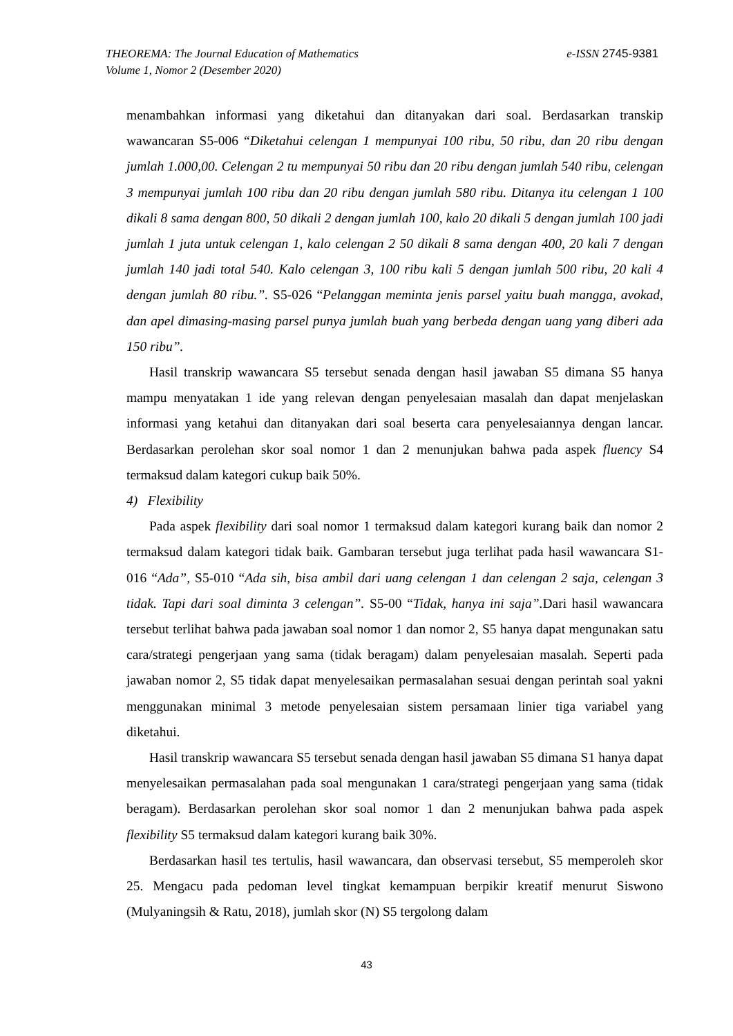e-ISSN 2745-9381 THEOREMA: The Journal Education of Mathematics
Volume 1, Nomor 2 (Desember 2020)
menambahkan informasi yang diketahui dan ditanyakan dari soal. Berdasarkan transkip wawancaran S5-006 “Diketahui celengan 1 mempunyai 100 ribu, 50 ribu, dan 20 ribu dengan jumlah 1.000,00. Celengan 2 tu mempunyai 50 ribu dan 20 ribu dengan jumlah 540 ribu, celengan 3 mempunyai jumlah 100 ribu dan 20 ribu dengan jumlah 580 ribu. Ditanya itu celengan 1 100 dikali 8 sama dengan 800, 50 dikali 2 dengan jumlah 100, kalo 20 dikali 5 dengan jumlah 100 jadi jumlah 1 juta untuk celengan 1, kalo celengan 2 50 dikali 8 sama dengan 400, 20 kali 7 dengan jumlah 140 jadi total 540. Kalo celengan 3, 100 ribu kali 5 dengan jumlah 500 ribu, 20 kali 4 dengan jumlah 80 ribu.”. S5-026 “Pelanggan meminta jenis parsel yaitu buah mangga, avokad, dan apel dimasing-masing parsel punya jumlah buah yang berbeda dengan uang yang diberi ada 150 ribu”.
Hasil transkrip wawancara S5 tersebut senada dengan hasil jawaban S5 dimana S5 hanya mampu menyatakan 1 ide yang relevan dengan penyelesaian masalah dan dapat menjelaskan informasi yang ketahui dan ditanyakan dari soal beserta cara penyelesaiannya dengan lancar. Berdasarkan perolehan skor soal nomor 1 dan 2 menunjukan bahwa pada aspek fluency S4 termaksud dalam kategori cukup baik 50%.
4) Flexibility
Pada aspek flexibility dari soal nomor 1 termaksud dalam kategori kurang baik dan nomor 2 termaksud dalam kategori tidak baik. Gambaran tersebut juga terlihat pada hasil wawancara S1-016 “Ada”, S5-010 “Ada sih, bisa ambil dari uang celengan 1 dan celengan 2 saja, celengan 3 tidak. Tapi dari soal diminta 3 celengan”. S5-00 “Tidak, hanya ini saja”. Dari hasil wawancara tersebut terlihat bahwa pada jawaban soal nomor 1 dan nomor 2, S5 hanya dapat mengunakan satu cara/strategi pengerjaan yang sama (tidak beragam) dalam penyelesaian masalah. Seperti pada jawaban nomor 2, S5 tidak dapat menyelesaikan permasalahan sesuai dengan perintah soal yakni menggunakan minimal 3 metode penyelesaian sistem persamaan linier tiga variabel yang diketahui.
Hasil transkrip wawancara S5 tersebut senada dengan hasil jawaban S5 dimana S1 hanya dapat menyelesaikan permasalahan pada soal mengunakan 1 cara/strategi pengerjaan yang sama (tidak beragam). Berdasarkan perolehan skor soal nomor 1 dan 2 menunjukan bahwa pada aspek flexibility S5 termaksud dalam kategori kurang baik 30%.
Berdasarkan hasil tes tertulis, hasil wawancara, dan observasi tersebut, S5 memperoleh skor 25. Mengacu pada pedoman level tingkat kemampuan berpikir kreatif menurut Siswono (Mulyaningsih & Ratu, 2018), jumlah skor (N) S5 tergolong dalam
43